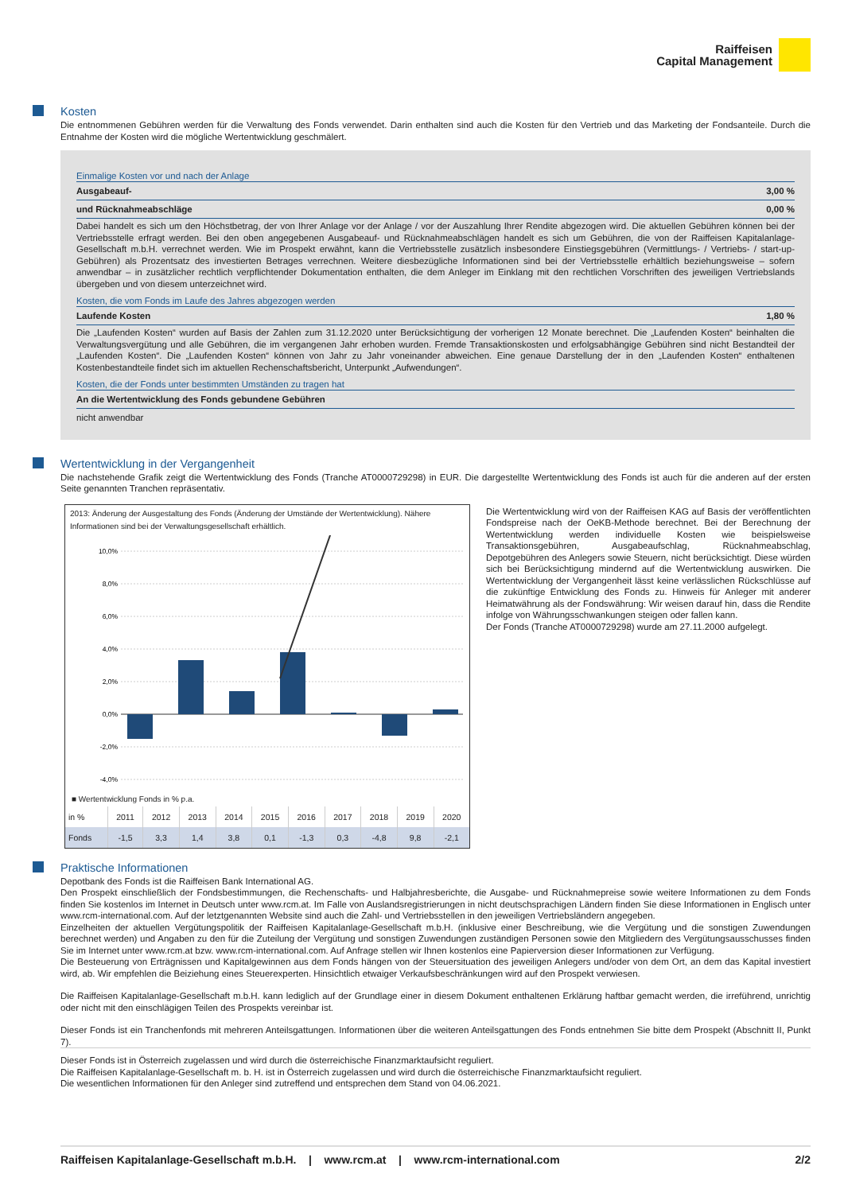Raiffeisen
Capital Management
Kosten
Die entnommenen Gebühren werden für die Verwaltung des Fonds verwendet. Darin enthalten sind auch die Kosten für den Vertrieb und das Marketing der Fondsanteile. Durch die Entnahme der Kosten wird die mögliche Wertentwicklung geschmälert.
Einmalige Kosten vor und nach der Anlage
Ausgabeauf- 3,00 %
und Rücknahmeabschläge 0,00 %
Dabei handelt es sich um den Höchstbetrag, der von Ihrer Anlage vor der Anlage / vor der Auszahlung Ihrer Rendite abgezogen wird. Die aktuellen Gebühren können bei der Vertriebsstelle erfragt werden. Bei den oben angegebenen Ausgabeauf- und Rücknahmeabschlägen handelt es sich um Gebühren, die von der Raiffeisen Kapitalanlage-Gesellschaft m.b.H. verrechnet werden. Wie im Prospekt erwähnt, kann die Vertriebsstelle zusätzlich insbesondere Einstiegsgebühren (Vermittlungs- / Vertriebs- / start-up-Gebühren) als Prozentsatz des investierten Betrages verrechnen. Weitere diesbezügliche Informationen sind bei der Vertriebsstelle erhältlich beziehungsweise – sofern anwendbar – in zusätzlicher rechtlich verpflichtender Dokumentation enthalten, die dem Anleger im Einklang mit den rechtlichen Vorschriften des jeweiligen Vertriebslands übergeben und von diesem unterzeichnet wird.
Kosten, die vom Fonds im Laufe des Jahres abgezogen werden
Laufende Kosten 1,80 %
Die „Laufenden Kosten“ wurden auf Basis der Zahlen zum 31.12.2020 unter Berücksichtigung der vorherigen 12 Monate berechnet. Die „Laufenden Kosten“ beinhalten die Verwaltungsvergütung und alle Gebühren, die im vergangenen Jahr erhoben wurden. Fremde Transaktionskosten und erfolgsabhängige Gebühren sind nicht Bestandteil der „Laufenden Kosten“. Die „Laufenden Kosten“ können von Jahr zu Jahr voneinander abweichen. Eine genaue Darstellung der in den „Laufenden Kosten“ enthaltenen Kostenbestandteile findet sich im aktuellen Rechenschaftsbericht, Unterpunkt „Aufwendungen“.
Kosten, die der Fonds unter bestimmten Umständen zu tragen hat
An die Wertentwicklung des Fonds gebundene Gebühren
nicht anwendbar
Wertentwicklung in der Vergangenheit
Die nachstehende Grafik zeigt die Wertentwicklung des Fonds (Tranche AT0000729298) in EUR. Die dargestellte Wertentwicklung des Fonds ist auch für die anderen auf der ersten Seite genannten Tranchen repräsentativ.
2013: Änderung der Ausgestaltung des Fonds (Änderung der Umstände der Wertentwicklung). Nähere Informationen sind bei der Verwaltungsgesellschaft erhältlich.
10,0%
8,0%
6,0%
4,0%
2,0%
0,0%
-2,0%
-4,0%
■ Wertentwicklung Fonds in % p.a.
| in % | 2011 | 2012 | 2013 | 2014 | 2015 | 2016 | 2017 | 2018 | 2019 | 2020 |
| --- | --- | --- | --- | --- | --- | --- | --- | --- | --- | --- |
| Fonds | -1,5 | 3,3 | 1,4 | 3,8 | 0,1 | -1,3 | 0,3 | -4,8 | 9,8 | -2,1 |
Die Wertentwicklung wird von der Raiffeisen KAG auf Basis der veröffentlichten Fondspreise nach der OeKB-Methode berechnet. Bei der Berechnung der Wertentwicklung werden individuelle Kosten wie beispielsweise Transaktionsgebühren, Ausgabeaufschlag, Rücknahmeabschlag, Depotgebühren des Anlegers sowie Steuern, nicht berücksichtigt. Diese würden sich bei Berücksichtigung mindernd auf die Wertentwicklung auswirken. Die Wertentwicklung der Vergangenheit lässt keine verlässlichen Rückschlüsse auf die zukünftige Entwicklung des Fonds zu. Hinweis für Anleger mit anderer Heimatwährung als der Fondswährung: Wir weisen darauf hin, dass die Rendite infolge von Währungsschwankungen steigen oder fallen kann.
Der Fonds (Tranche AT0000729298) wurde am 27.11.2000 aufgelegt.
Praktische Informationen
Depotbank des Fonds ist die Raiffeisen Bank International AG.
Den Prospekt einschließlich der Fondsbestimmungen, die Rechenschafts- und Halbjahresberichte, die Ausgabe- und Rücknahmepreise sowie weitere Informationen zu dem Fonds finden Sie kostenlos im Internet in Deutsch unter www.rcm.at. Im Falle von Auslandsregistrierungen in nicht deutschsprachigen Ländern finden Sie diese Informationen in Englisch unter www.rcm-international.com. Auf der letztgenannten Website sind auch die Zahl- und Vertriebsstellen in den jeweiligen Vertriebsländern angegeben.
Einzelheiten der aktuellen Vergütungspolitik der Raiffeisen Kapitalanlage-Gesellschaft m.b.H. (inklusive einer Beschreibung, wie die Vergütung und die sonstigen Zuwendungen berechnet werden) und Angaben zu den für die Zuteilung der Vergütung und sonstigen Zuwendungen zuständigen Personen sowie den Mitgliedern des Vergütungsausschusses finden Sie im Internet unter www.rcm.at bzw. www.rcm-international.com. Auf Anfrage stellen wir Ihnen kostenlos eine Papierversion dieser Informationen zur Verfügung.
Die Besteuerung von Erträgnissen und Kapitalgewinnen aus dem Fonds hängen von der Steuersituation des jeweiligen Anlegers und/oder von dem Ort, an dem das Kapital investiert wird, ab. Wir empfehlen die Beiziehung eines Steuerexperten. Hinsichtlich etwaiger Verkaufsbeschränkungen wird auf den Prospekt verwiesen.
Die Raiffeisen Kapitalanlage-Gesellschaft m.b.H. kann lediglich auf der Grundlage einer in diesem Dokument enthaltenen Erklärung haftbar gemacht werden, die irreführend, unrichtig oder nicht mit den einschlägigen Teilen des Prospekts vereinbar ist.
Dieser Fonds ist ein Tranchenfonds mit mehreren Anteilsgattungen. Informationen über die weiteren Anteilsgattungen des Fonds entnehmen Sie bitte dem Prospekt (Abschnitt II, Punkt 7).
Dieser Fonds ist in Österreich zugelassen und wird durch die österreichische Finanzmarktaufsicht reguliert.
Die Raiffeisen Kapitalanlage-Gesellschaft m. b. H. ist in Österreich zugelassen und wird durch die österreichische Finanzmarktaufsicht reguliert.
Die wesentlichen Informationen für den Anleger sind zutreffend und entsprechen dem Stand von 04.06.2021.
Raiffeisen Kapitalanlage-Gesellschaft m.b.H. | www.rcm.at | www.rcm-international.com 2/2